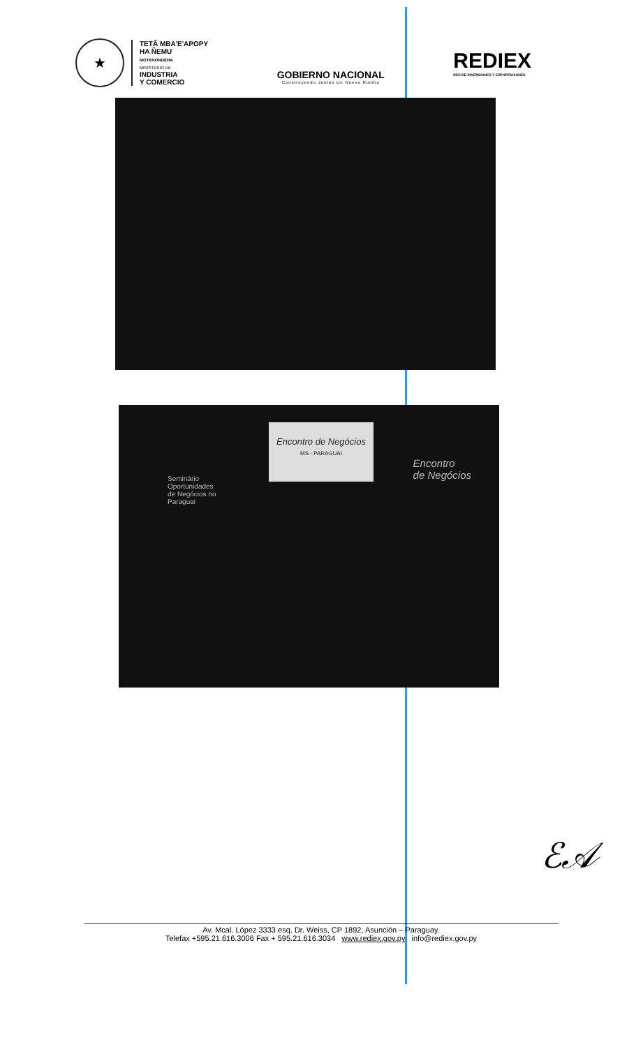★
TETÃ MBA'E'APOPY
HA ÑEMU
MOTENONDEHA
MINISTERIO DE
INDUSTRIA
Y COMERCIO
GOBIERNO NACIONAL
Construyendo Juntos Un Nuevo Rumbo
REDIEX
RED DE INVERSIONES Y EXPORTACIONES
Encontro de Negócios
MS - PARAGUAI
Seminário
Oportunidades
de Negócios no
Paraguai
Encontro
de Negócios
ℰ𝒜
Av. Mcal. López 3333 esq. Dr. Weiss, CP 1892, Asunción – Paraguay.
Telefax +595.21.616.3006 Fax + 595.21.616.3034 www.rediex.gov.py info@rediex.gov.py